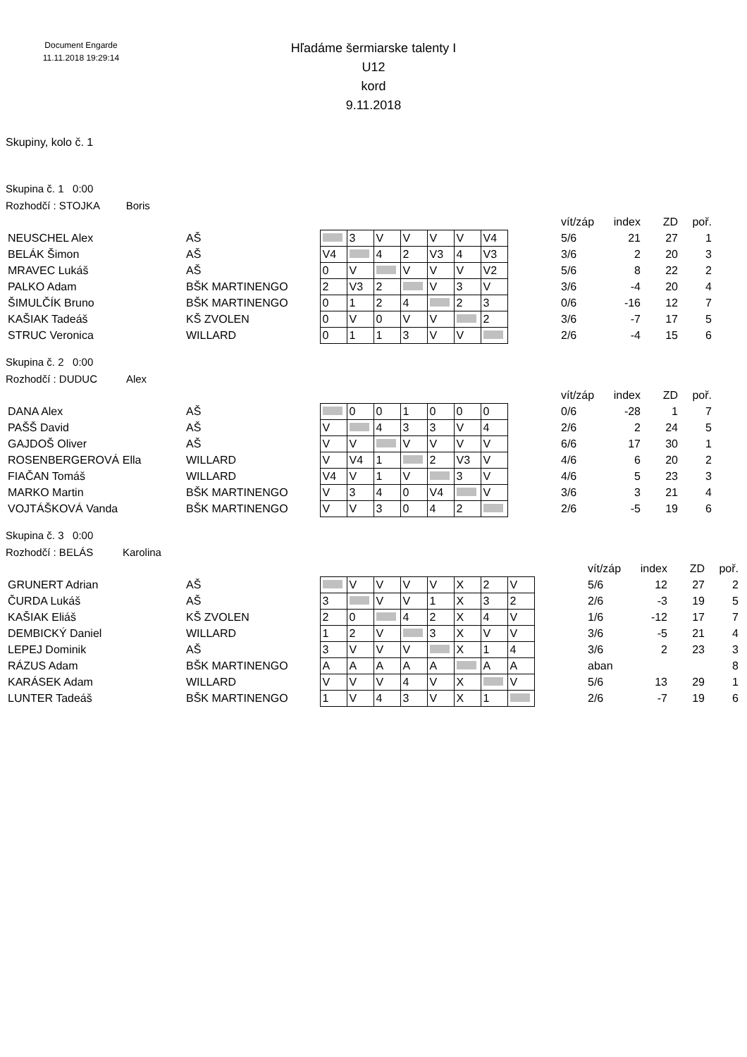Document Engarde
11.11.2018 19:29:14
Hľadáme šermiarske talenty I
U12
kord
9.11.2018
Skupiny, kolo č. 1
Skupina č. 1 0:00
Rozhodčí : STOJKA Boris
| | | | | | | | | | | vít/záp | index | ZD | poř. |
| NEUSCHEL Alex | AŠ | | 3 | V | V | V | V | V4 | | 5/6 | 21 | 27 | 1 |
| BELÁK Šimon | AŠ | V4 | | 4 | 2 | V3 | 4 | V3 | | 3/6 | 2 | 20 | 3 |
| MRAVEC Lukáš | AŠ | 0 | V | | V | V | V | V2 | | 5/6 | 8 | 22 | 2 |
| PALKO Adam | BŠK MARTINENGO | 2 | V3 | 2 | | V | 3 | V | | 3/6 | -4 | 20 | 4 |
| ŠIMULČÍK Bruno | BŠK MARTINENGO | 0 | 1 | 2 | 4 | | 2 | 3 | | 0/6 | -16 | 12 | 7 |
| KAŠIAK Tadeáš | KŠ ZVOLEN | 0 | V | 0 | V | V | | 2 | | 3/6 | -7 | 17 | 5 |
| STRUC Veronica | WILLARD | 0 | 1 | 1 | 3 | V | V | | | 2/6 | -4 | 15 | 6 |
Skupina č. 2 0:00
Rozhodčí : DUDUC Alex
| | | | | | | | | | | vít/záp | index | ZD | poř. |
| DANA Alex | AŠ | | 0 | 0 | 1 | 0 | 0 | 0 | | 0/6 | -28 | 1 | 7 |
| PAŠŠ David | AŠ | V | | 4 | 3 | 3 | V | 4 | | 2/6 | 2 | 24 | 5 |
| GAJDOŠ Oliver | AŠ | V | V | | V | V | V | V | | 6/6 | 17 | 30 | 1 |
| ROSENBERGEROVÁ Ella | WILLARD | V | V4 | 1 | | 2 | V3 | V | | 4/6 | 6 | 20 | 2 |
| FIAČAN Tomáš | WILLARD | V4 | V | 1 | V | | 3 | V | | 4/6 | 5 | 23 | 3 |
| MARKO Martin | BŠK MARTINENGO | V | 3 | 4 | 0 | V4 | | V | | 3/6 | 3 | 21 | 4 |
| VOJTÁŠKOVÁ Vanda | BŠK MARTINENGO | V | V | 3 | 0 | 4 | 2 | | | 2/6 | -5 | 19 | 6 |
Skupina č. 3 0:00
Rozhodčí : BELÁS Karolina
| | | | | | | | | | | | vít/záp | index | ZD | poř. |
| GRUNERT Adrian | AŠ | | V | V | V | V | X | 2 | V | | 5/6 | 12 | 27 | 2 |
| ČURDA Lukáš | AŠ | 3 | | V | V | 1 | X | 3 | 2 | | 2/6 | -3 | 19 | 5 |
| KAŠIAK Eliáš | KŠ ZVOLEN | 2 | 0 | | 4 | 2 | X | 4 | V | | 1/6 | -12 | 17 | 7 |
| DEMBICKÝ Daniel | WILLARD | 1 | 2 | V | | 3 | X | V | V | | 3/6 | -5 | 21 | 4 |
| LEPEJ Dominik | AŠ | 3 | V | V | V | | X | 1 | 4 | | 3/6 | 2 | 23 | 3 |
| RÁZUS Adam | BŠK MARTINENGO | A | A | A | A | A | | A | A | | aban | | | 8 |
| KARÁSEK Adam | WILLARD | V | V | V | 4 | V | X | | V | | 5/6 | 13 | 29 | 1 |
| LUNTER Tadeáš | BŠK MARTINENGO | 1 | V | 4 | 3 | V | X | 1 | | | 2/6 | -7 | 19 | 6 |